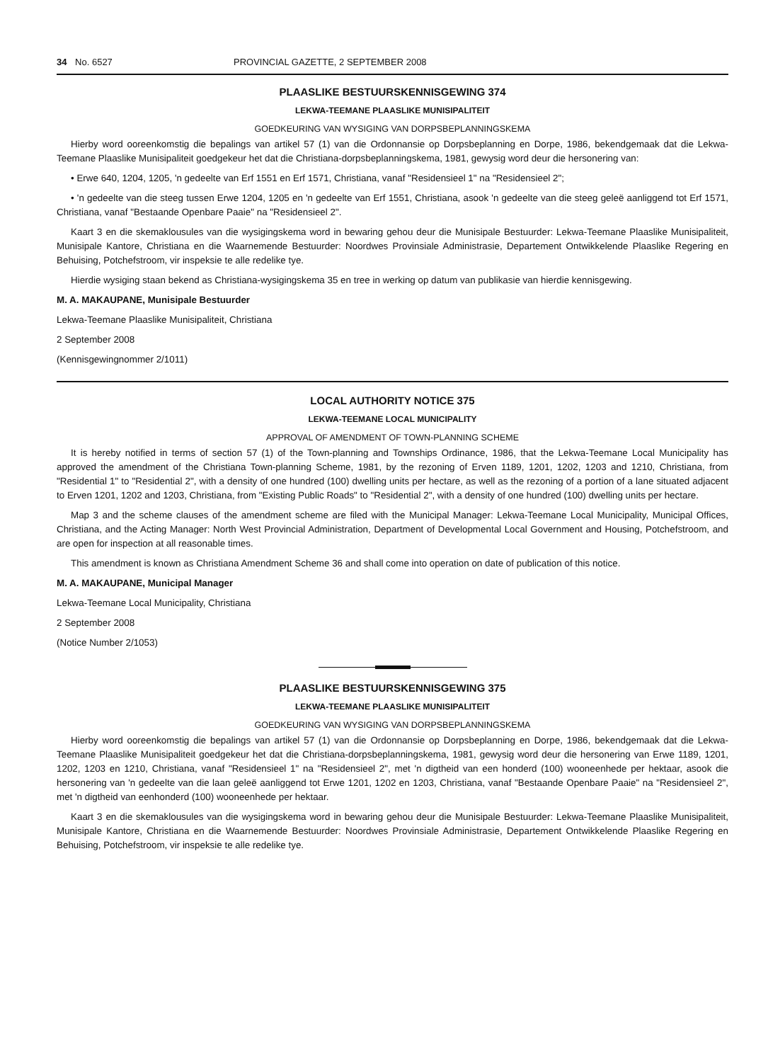34 No. 6527 PROVINCIAL GAZETTE, 2 SEPTEMBER 2008
PLAASLIKE BESTUURSKENNISGEWING 374
LEKWA-TEEMANE PLAASLIKE MUNISIPALITEIT
GOEDKEURING VAN WYSIGING VAN DORPSBEPLANNINGSKEMA
Hierby word ooreenkomstig die bepalings van artikel 57 (1) van die Ordonnansie op Dorpsbeplanning en Dorpe, 1986, bekendgemaak dat die Lekwa-Teemane Plaaslike Munisipaliteit goedgekeur het dat die Christiana-dorpsbeplanningskema, 1981, gewysig word deur die hersonering van:
• Erwe 640, 1204, 1205, 'n gedeelte van Erf 1551 en Erf 1571, Christiana, vanaf "Residensieel 1" na "Residensieel 2";
• 'n gedeelte van die steeg tussen Erwe 1204, 1205 en 'n gedeelte van Erf 1551, Christiana, asook 'n gedeelte van die steeg geleë aanliggend tot Erf 1571, Christiana, vanaf "Bestaande Openbare Paaie" na "Residensieel 2".
Kaart 3 en die skemaklousules van die wysigingskema word in bewaring gehou deur die Munisipale Bestuurder: Lekwa-Teemane Plaaslike Munisipaliteit, Munisipale Kantore, Christiana en die Waarnemende Bestuurder: Noordwes Provinsiale Administrasie, Departement Ontwikkelende Plaaslike Regering en Behuising, Potchefstroom, vir inspeksie te alle redelike tye.
Hierdie wysiging staan bekend as Christiana-wysigingskema 35 en tree in werking op datum van publikasie van hierdie kennisgewing.
M. A. MAKAUPANE, Munisipale Bestuurder
Lekwa-Teemane Plaaslike Munisipaliteit, Christiana
2 September 2008
(Kennisgewingnommer 2/1011)
LOCAL AUTHORITY NOTICE 375
LEKWA-TEEMANE LOCAL MUNICIPALITY
APPROVAL OF AMENDMENT OF TOWN-PLANNING SCHEME
It is hereby notified in terms of section 57 (1) of the Town-planning and Townships Ordinance, 1986, that the Lekwa-Teemane Local Municipality has approved the amendment of the Christiana Town-planning Scheme, 1981, by the rezoning of Erven 1189, 1201, 1202, 1203 and 1210, Christiana, from "Residential 1" to "Residential 2", with a density of one hundred (100) dwelling units per hectare, as well as the rezoning of a portion of a lane situated adjacent to Erven 1201, 1202 and 1203, Christiana, from "Existing Public Roads" to "Residential 2", with a density of one hundred (100) dwelling units per hectare.
Map 3 and the scheme clauses of the amendment scheme are filed with the Municipal Manager: Lekwa-Teemane Local Municipality, Municipal Offices, Christiana, and the Acting Manager: North West Provincial Administration, Department of Developmental Local Government and Housing, Potchefstroom, and are open for inspection at all reasonable times.
This amendment is known as Christiana Amendment Scheme 36 and shall come into operation on date of publication of this notice.
M. A. MAKAUPANE, Municipal Manager
Lekwa-Teemane Local Municipality, Christiana
2 September 2008
(Notice Number 2/1053)
PLAASLIKE BESTUURSKENNISGEWING 375
LEKWA-TEEMANE PLAASLIKE MUNISIPALITEIT
GOEDKEURING VAN WYSIGING VAN DORPSBEPLANNINGSKEMA
Hierby word ooreenkomstig die bepalings van artikel 57 (1) van die Ordonnansie op Dorpsbeplanning en Dorpe, 1986, bekendgemaak dat die Lekwa-Teemane Plaaslike Munisipaliteit goedgekeur het dat die Christiana-dorpsbeplanningskema, 1981, gewysig word deur die hersonering van Erwe 1189, 1201, 1202, 1203 en 1210, Christiana, vanaf "Residensieel 1" na "Residensieel 2", met 'n digtheid van een honderd (100) wooneenhede per hektaar, asook die hersonering van 'n gedeelte van die laan geleë aanliggend tot Erwe 1201, 1202 en 1203, Christiana, vanaf "Bestaande Openbare Paaie" na "Residensieel 2", met 'n digtheid van eenhonderd (100) wooneenhede per hektaar.
Kaart 3 en die skemaklousules van die wysigingskema word in bewaring gehou deur die Munisipale Bestuurder: Lekwa-Teemane Plaaslike Munisipaliteit, Munisipale Kantore, Christiana en die Waarnemende Bestuurder: Noordwes Provinsiale Administrasie, Departement Ontwikkelende Plaaslike Regering en Behuising, Potchefstroom, vir inspeksie te alle redelike tye.